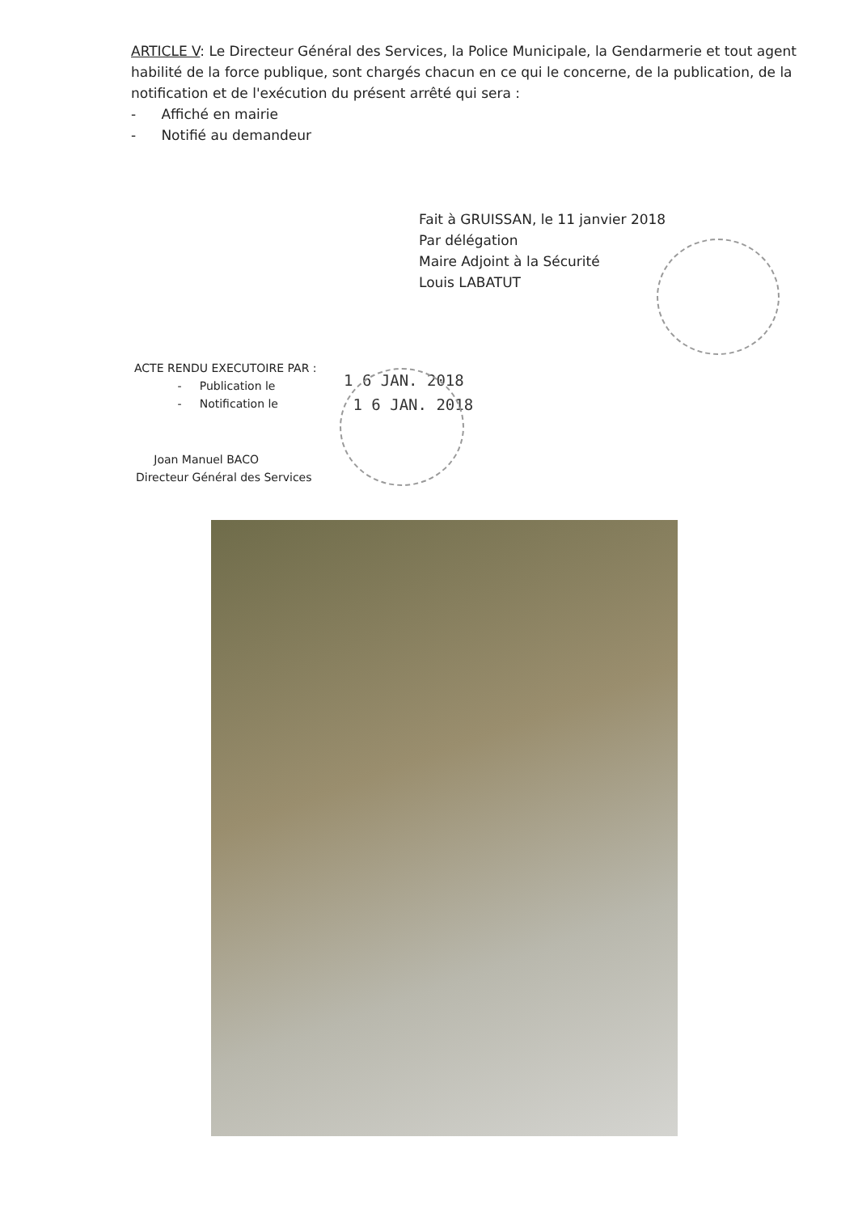ARTICLE V: Le Directeur Général des Services, la Police Municipale, la Gendarmerie et tout agent habilité de la force publique, sont chargés chacun en ce qui le concerne, de la publication, de la notification et de l'exécution du présent arrêté qui sera :
- Affiché en mairie
- Notifié au demandeur
Fait à GRUISSAN, le 11 janvier 2018
Par délégation
Maire Adjoint à la Sécurité
Louis LABATUT
ACTE RENDU EXECUTOIRE PAR :
- Publication le
- Notification le
1 6 JAN. 2018
1 6 JAN. 2018
Joan Manuel BACO
Directeur Général des Services